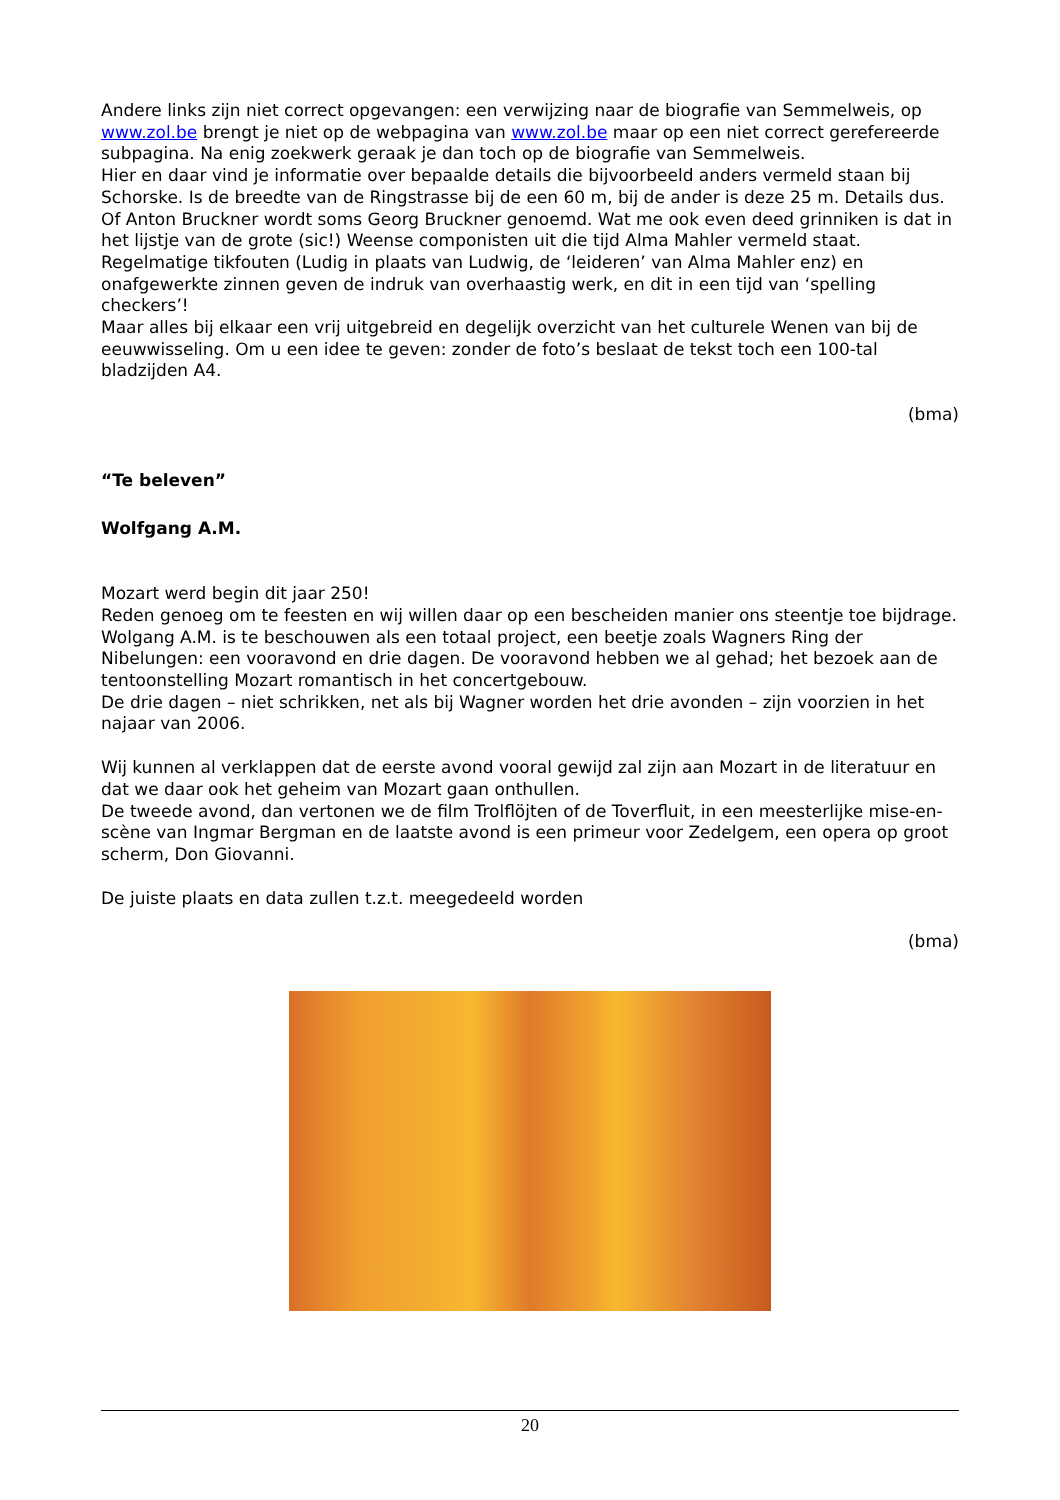Andere links zijn niet correct opgevangen: een verwijzing naar de biografie van Semmelweis, op www.zol.be brengt je niet op de webpagina van www.zol.be maar op een niet correct gerefereerde subpagina. Na enig zoekwerk geraak je dan toch op de biografie van Semmelweis.
Hier en daar vind je informatie over bepaalde details die bijvoorbeeld anders vermeld staan bij Schorske. Is de breedte van de Ringstrasse bij de een 60 m, bij de ander is deze 25 m. Details dus. Of Anton Bruckner wordt soms Georg Bruckner genoemd. Wat me ook even deed grinniken is dat in het lijstje van de grote (sic!) Weense componisten uit die tijd Alma Mahler vermeld staat.
Regelmatige tikfouten (Ludig in plaats van Ludwig, de ‘leideren’ van Alma Mahler enz) en onafgewerkte zinnen geven de indruk van overhaastig werk, en dit in een tijd van ‘spelling checkers’!
Maar alles bij elkaar een vrij uitgebreid en degelijk overzicht van het culturele Wenen van bij de eeuwwisseling. Om u een idee te geven: zonder de foto’s beslaat de tekst toch een 100-tal bladzijden A4.
(bma)
“Te beleven”
Wolfgang A.M.
Mozart werd begin dit jaar 250!
Reden genoeg om te feesten en wij willen daar op een bescheiden manier ons steentje toe bijdrage.
Wolgang A.M. is te beschouwen als een totaal project, een beetje zoals Wagners Ring der Nibelungen: een vooravond en drie dagen. De vooravond hebben we al gehad; het bezoek aan de tentoonstelling Mozart romantisch in het concertgebouw.
De drie dagen – niet schrikken, net als bij Wagner worden het drie avonden – zijn voorzien in het najaar van 2006.
Wij kunnen al verklappen dat de eerste avond vooral gewijd zal zijn aan Mozart in de literatuur en dat we daar ook het geheim van Mozart gaan onthullen.
De tweede avond, dan vertonen we de film Trolflöjten of de Toverfluit, in een meesterlijke mise-en-scène van Ingmar Bergman en de laatste avond is een primeur voor Zedelgem, een opera op groot scherm, Don Giovanni.
De juiste plaats en data zullen t.z.t. meegedeeld worden
(bma)
20